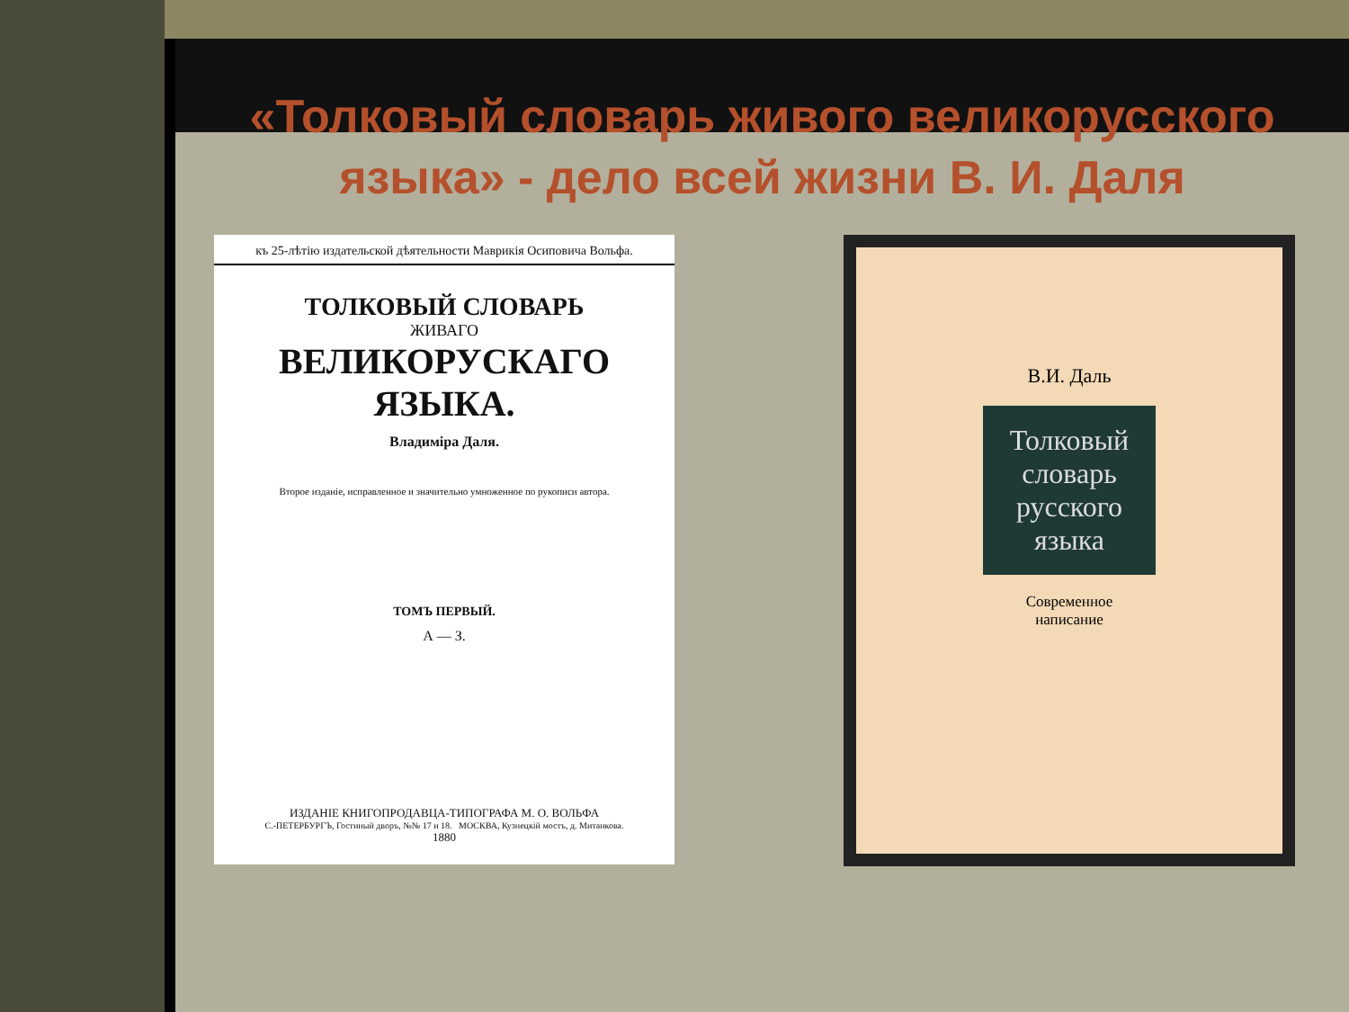«Толковый словарь живого великорусского языка» - дело всей жизни В. И. Даля
къ 25-лѣтію издательской дѣятельности Маврикія Осиповича Вольфа.
ТОЛКОВЫЙ СЛОВАРЬ
ЖИВАГО
ВЕЛИКОРУСКАГО ЯЗЫКА.
Владиміра Даля.
Второе изданіе, исправленное и значительно умноженное по рукописи автора.
ТОМЪ ПЕРВЫЙ.
А — З.
ИЗДАНІЕ КНИГОПРОДАВЦА-ТИПОГРАФА М. О. ВОЛЬФА
С.-ПЕТЕРБУРГЪ, Гостиный дворъ, №№ 17 и 18. МОСКВА, Кузнецкій мостъ, д. Митанкова.
1880
В.И. Даль
Толковый
словарь
русского
языка
Современное
написание